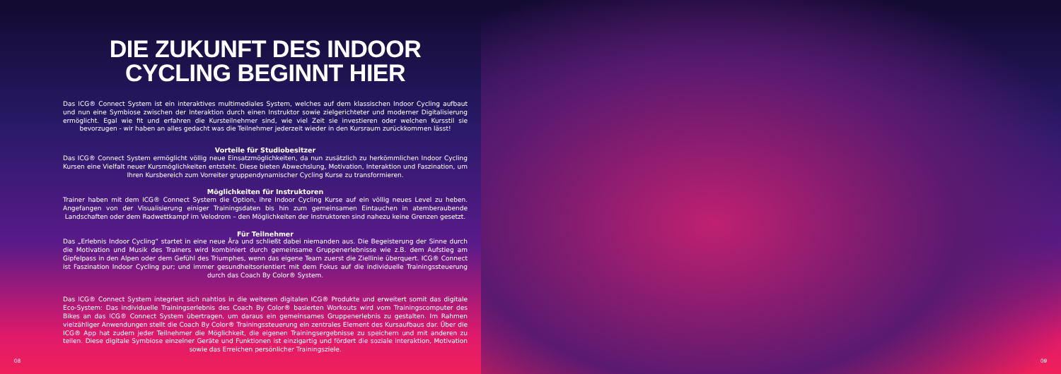DIE ZUKUNFT DES INDOOR
CYCLING BEGINNT HIER
Das ICG® Connect System ist ein interaktives multimediales System, welches auf dem klassischen Indoor Cycling aufbaut und nun eine Symbiose zwischen der Interaktion durch einen Instruktor sowie zielgerichteter und moderner Digitalisierung ermöglicht. Egal wie fit und erfahren die Kursteilnehmer sind, wie viel Zeit sie investieren oder welchen Kursstil sie bevorzugen - wir haben an alles gedacht was die Teilnehmer jederzeit wieder in den Kursraum zurückkommen lässt!
Vorteile für Studiobesitzer
Das ICG® Connect System ermöglicht völlig neue Einsatzmöglichkeiten, da nun zusätzlich zu herkömmlichen Indoor Cycling Kursen eine Vielfalt neuer Kursmöglichkeiten entsteht. Diese bieten Abwechslung, Motivation, Interaktion und Faszination, um Ihren Kursbereich zum Vorreiter gruppendynamischer Cycling Kurse zu transformieren.
Möglichkeiten für Instruktoren
Trainer haben mit dem ICG® Connect System die Option, ihre Indoor Cycling Kurse auf ein völlig neues Level zu heben. Angefangen von der Visualisierung einiger Trainingsdaten bis hin zum gemeinsamen Eintauchen in atemberaubende Landschaften oder dem Radwettkampf im Velodrom – den Möglichkeiten der Instruktoren sind nahezu keine Grenzen gesetzt.
Für Teilnehmer
Das „Erlebnis Indoor Cycling“ startet in eine neue Ära und schließt dabei niemanden aus. Die Begeisterung der Sinne durch die Motivation und Musik des Trainers wird kombiniert durch gemeinsame Gruppenerlebnisse wie z.B. dem Aufstieg am Gipfelpass in den Alpen oder dem Gefühl des Triumphes, wenn das eigene Team zuerst die Ziellinie überquert. ICG® Connect ist Faszination Indoor Cycling pur; und immer gesundheitsorientiert mit dem Fokus auf die individuelle Trainingssteuerung durch das Coach By Color® System.
Das ICG® Connect System integriert sich nahtlos in die weiteren digitalen ICG® Produkte und erweitert somit das digitale Eco-System: Das individuelle Trainingserlebnis des Coach By Color® basierten Workouts wird vom Trainingscomputer des Bikes an das ICG® Connect System übertragen, um daraus ein gemeinsames Gruppenerlebnis zu gestalten. Im Rahmen vielzähliger Anwendungen stellt die Coach By Color® Trainingssteuerung ein zentrales Element des Kursaufbaus dar. Über die ICG® App hat zudem jeder Teilnehmer die Möglichkeit, die eigenen Trainingsergebnisse zu speichern und mit anderen zu teilen. Diese digitale Symbiose einzelner Geräte und Funktionen ist einzigartig und fördert die soziale Interaktion, Motivation sowie das Erreichen persönlicher Trainingsziele.
08 09